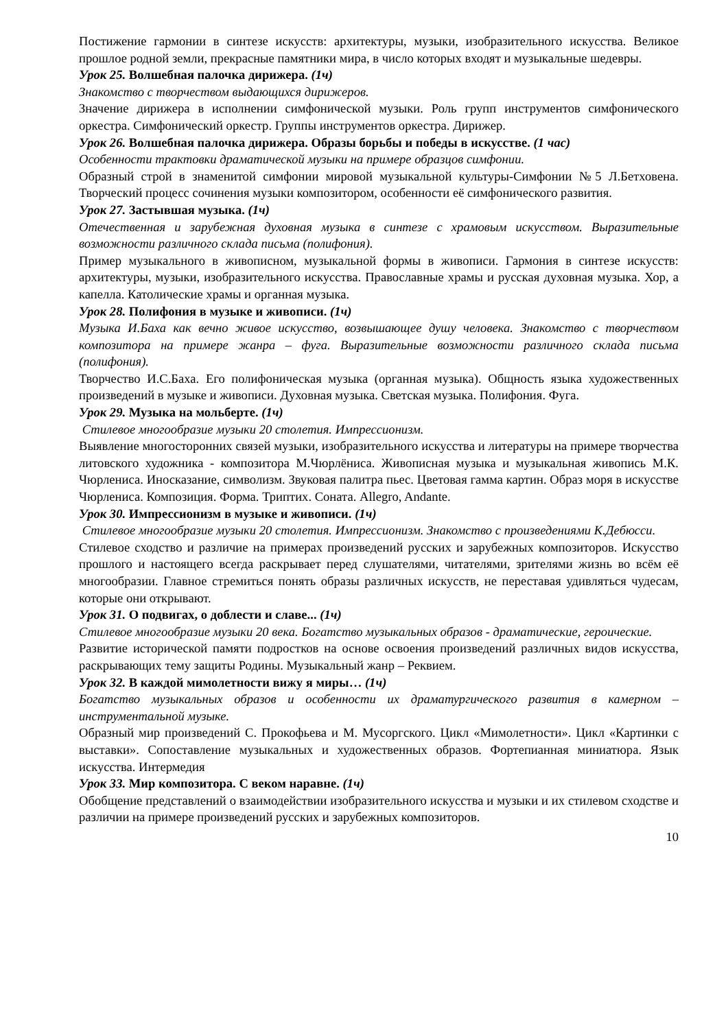Постижение гармонии в синтезе искусств: архитектуры, музыки, изобразительного искусства. Великое прошлое родной земли, прекрасные памятники мира, в число которых входят и музыкальные шедевры.
Урок 25. Волшебная палочка дирижера. (1ч)
Знакомство с творчеством выдающихся дирижеров.
Значение дирижера в исполнении симфонической музыки. Роль групп инструментов симфонического оркестра. Симфонический оркестр. Группы инструментов оркестра. Дирижер.
Урок 26. Волшебная палочка дирижера. Образы борьбы и победы в искусстве. (1 час)
Особенности трактовки драматической музыки на примере образцов симфонии.
Образный строй в знаменитой симфонии мировой музыкальной культуры-Симфонии №5 Л.Бетховена. Творческий процесс сочинения музыки композитором, особенности её симфонического развития.
Урок 27. Застывшая музыка. (1ч)
Отечественная и зарубежная духовная музыка в синтезе с храмовым искусством. Выразительные возможности различного склада письма (полифония).
Пример музыкального в живописном, музыкальной формы в живописи. Гармония в синтезе искусств: архитектуры, музыки, изобразительного искусства. Православные храмы и русская духовная музыка. Хор, а капелла. Католические храмы и органная музыка.
Урок 28. Полифония в музыке и живописи. (1ч)
Музыка И.Баха как вечно живое искусство, возвышающее душу человека. Знакомство с творчеством композитора на примере жанра – фуга. Выразительные возможности различного склада письма (полифония).
Творчество И.С.Баха. Его полифоническая музыка (органная музыка). Общность языка художественных произведений в музыке и живописи. Духовная музыка. Светская музыка. Полифония. Фуга.
Урок 29. Музыка на мольберте. (1ч)
Стилевое многообразие музыки 20 столетия. Импрессионизм.
Выявление многосторонних связей музыки, изобразительного искусства и литературы на примере творчества литовского художника - композитора М.Чюрлёниса. Живописная музыка и музыкальная живопись М.К. Чюрлениса. Иносказание, символизм. Звуковая палитра пьес. Цветовая гамма картин. Образ моря в искусстве Чюрлениса. Композиция. Форма. Триптих. Соната. Allegro, Andante.
Урок 30. Импрессионизм в музыке и живописи. (1ч)
Стилевое многообразие музыки 20 столетия. Импрессионизм. Знакомство с произведениями К.Дебюсси.
Стилевое сходство и различие на примерах произведений русских и зарубежных композиторов. Искусство прошлого и настоящего всегда раскрывает перед слушателями, читателями, зрителями жизнь во всём её многообразии. Главное стремиться понять образы различных искусств, не переставая удивляться чудесам, которые они открывают.
Урок 31. О подвигах, о доблести и славе... (1ч)
Стилевое многообразие музыки 20 века. Богатство музыкальных образов - драматические, героические.
Развитие исторической памяти подростков на основе освоения произведений различных видов искусства, раскрывающих тему защиты Родины. Музыкальный жанр – Реквием.
Урок 32. В каждой мимолетности вижу я миры… (1ч)
Богатство музыкальных образов и особенности их драматургического развития в камерном – инструментальной музыке.
Образный мир произведений С. Прокофьева и М. Мусоргского. Цикл «Мимолетности». Цикл «Картинки с выставки». Сопоставление музыкальных и художественных образов. Фортепианная миниатюра. Язык искусства. Интермедия
Урок 33. Мир композитора. С веком наравне. (1ч)
Обобщение представлений о взаимодействии изобразительного искусства и музыки и их стилевом сходстве и различии на примере произведений русских и зарубежных композиторов.
10